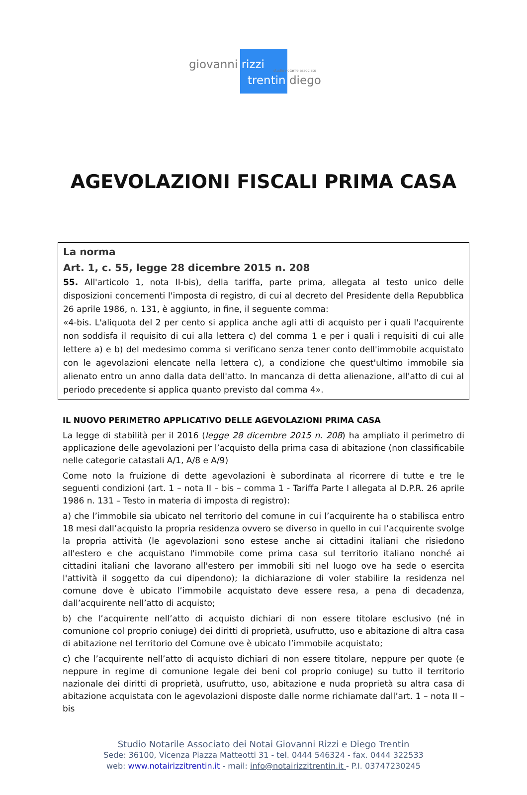giovanni rizzi studio notarile associato
trentin diego
AGEVOLAZIONI FISCALI PRIMA CASA
La norma
Art. 1, c. 55, legge 28 dicembre 2015 n. 208
55. All'articolo 1, nota II-bis), della tariffa, parte prima, allegata al testo unico delle disposizioni concernenti l'imposta di registro, di cui al decreto del Presidente della Repubblica 26 aprile 1986, n. 131, è aggiunto, in fine, il seguente comma:
«4-bis. L'aliquota del 2 per cento si applica anche agli atti di acquisto per i quali l'acquirente non soddisfa il requisito di cui alla lettera c) del comma 1 e per i quali i requisiti di cui alle lettere a) e b) del medesimo comma si verificano senza tener conto dell'immobile acquistato con le agevolazioni elencate nella lettera c), a condizione che quest'ultimo immobile sia alienato entro un anno dalla data dell'atto. In mancanza di detta alienazione, all'atto di cui al periodo precedente si applica quanto previsto dal comma 4».
IL NUOVO PERIMETRO APPLICATIVO DELLE AGEVOLAZIONI PRIMA CASA
La legge di stabilità per il 2016 (legge 28 dicembre 2015 n. 208) ha ampliato il perimetro di applicazione delle agevolazioni per l’acquisto della prima casa di abitazione (non classificabile nelle categorie catastali A/1, A/8 e A/9)
Come noto la fruizione di dette agevolazioni è subordinata al ricorrere di tutte e tre le seguenti condizioni (art. 1 – nota II – bis – comma 1 - Tariffa Parte I allegata al D.P.R. 26 aprile 1986 n. 131 – Testo in materia di imposta di registro):
a) che l’immobile sia ubicato nel territorio del comune in cui l’acquirente ha o stabilisca entro 18 mesi dall’acquisto la propria residenza ovvero se diverso in quello in cui l’acquirente svolge la propria attività (le agevolazioni sono estese anche ai cittadini italiani che risiedono all'estero e che acquistano l'immobile come prima casa sul territorio italiano nonché ai cittadini italiani che lavorano all'estero per immobili siti nel luogo ove ha sede o esercita l'attività il soggetto da cui dipendono); la dichiarazione di voler stabilire la residenza nel comune dove è ubicato l’immobile acquistato deve essere resa, a pena di decadenza, dall’acquirente nell’atto di acquisto;
b) che l’acquirente nell’atto di acquisto dichiari di non essere titolare esclusivo (né in comunione col proprio coniuge) dei diritti di proprietà, usufrutto, uso e abitazione di altra casa di abitazione nel territorio del Comune ove è ubicato l’immobile acquistato;
c) che l’acquirente nell’atto di acquisto dichiari di non essere titolare, neppure per quote (e neppure in regime di comunione legale dei beni col proprio coniuge) su tutto il territorio nazionale dei diritti di proprietà, usufrutto, uso, abitazione e nuda proprietà su altra casa di abitazione acquistata con le agevolazioni disposte dalle norme richiamate dall’art. 1 – nota II – bis
Studio Notarile Associato dei Notai Giovanni Rizzi e Diego Trentin
Sede: 36100, Vicenza Piazza Matteotti 31 - tel. 0444 546324 - fax. 0444 322533
web: www.notairizzitrentin.it - mail: info@notairizzitrentin.it - P.I. 03747230245